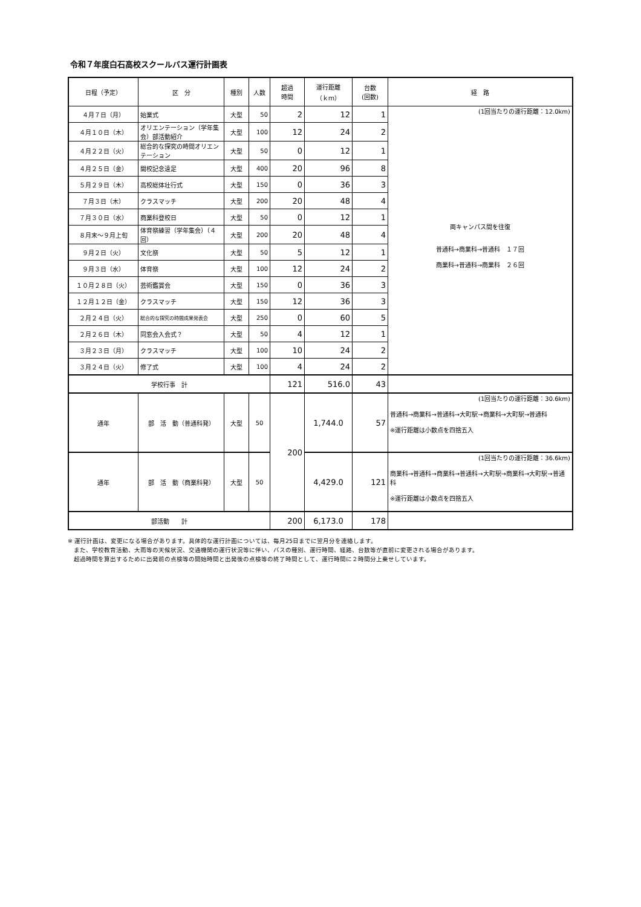令和７年度白石高校スクールバス運行計画表
| 日程（予定） | 区 分 | 種別 | 人数 | 超過 時間 | 運行距離 （ｋｍ） | 台数 (回数) | 経 路 |
| --- | --- | --- | --- | --- | --- | --- | --- |
| ４月７日（月） | 始業式 | 大型 | 50 | 2 | 12 | 1 | (1回当たりの運行距離：12.0km) 両キャンパス間を往復 普通科→商業科→普通科 １７回 商業科→普通科→商業科 ２６回 |
| ４月１０日（木） | オリエンテーション（学年集会）部活動紹介 | 大型 | 100 | 12 | 24 | 2 | |
| ４月２２日（火） | 総合的な探究の時間オリエンテーション | 大型 | 50 | 0 | 12 | 1 | |
| ４月２５日（金） | 開校記念遠足 | 大型 | 400 | 20 | 96 | 8 | |
| ５月２９日（木） | 高校総体壮行式 | 大型 | 150 | 0 | 36 | 3 | |
| ７月３日（木） | クラスマッチ | 大型 | 200 | 20 | 48 | 4 | |
| ７月３０日（水） | 商業科登校日 | 大型 | 50 | 0 | 12 | 1 | |
| ８月末～９月上旬 | 体育祭練習（学年集会）（４回） | 大型 | 200 | 20 | 48 | 4 | |
| ９月２日（火） | 文化祭 | 大型 | 50 | 5 | 12 | 1 | |
| ９月３日（水） | 体育祭 | 大型 | 100 | 12 | 24 | 2 | |
| １０月２８日（火） | 芸術鑑賞会 | 大型 | 150 | 0 | 36 | 3 | |
| １２月１２日（金） | クラスマッチ | 大型 | 150 | 12 | 36 | 3 | |
| ２月２４日（火） | 総合的な探究の時間成果発表会 | 大型 | 250 | 0 | 60 | 5 | |
| ２月２６日（木） | 同窓会入会式？ | 大型 | 50 | 4 | 12 | 1 | |
| ３月２３日（月） | クラスマッチ | 大型 | 100 | 10 | 24 | 2 | |
| ３月２４日（火） | 修了式 | 大型 | 100 | 4 | 24 | 2 | |
| 学校行事 計 | | | | 121 | 516.0 | 43 | |
| 通年 | 部 活 動（普通科発） | 大型 | 50 | 200 | 1,744.0 | 57 | (1回当たりの運行距離：30.6km) 普通科→商業科→普通科→大町駅→商業科→大町駅→普通科 ※運行距離は小数点を四捨五入 |
| 通年 | 部 活 動（商業科発） | 大型 | 50 | | 4,429.0 | 121 | (1回当たりの運行距離：36.6km) 商業科→普通科→商業科→普通科→大町駅→商業科→大町駅→普通科 ※運行距離は小数点を四捨五入 |
| 部活動 計 | | | | 200 | 6,173.0 | 178 | |
※ 運行計画は、変更になる場合があります。具体的な運行計画については、毎月25日までに翌月分を連絡します。
　また、学校教育活動、大雨等の天候状況、交通機関の運行状況等に伴い、バスの種別、運行時間、経路、台数等が直前に変更される場合があります。
　超過時間を算出するために出発前の点検等の開始時間と出発後の点検等の終了時間として、運行時間に２時間分上乗せしています。